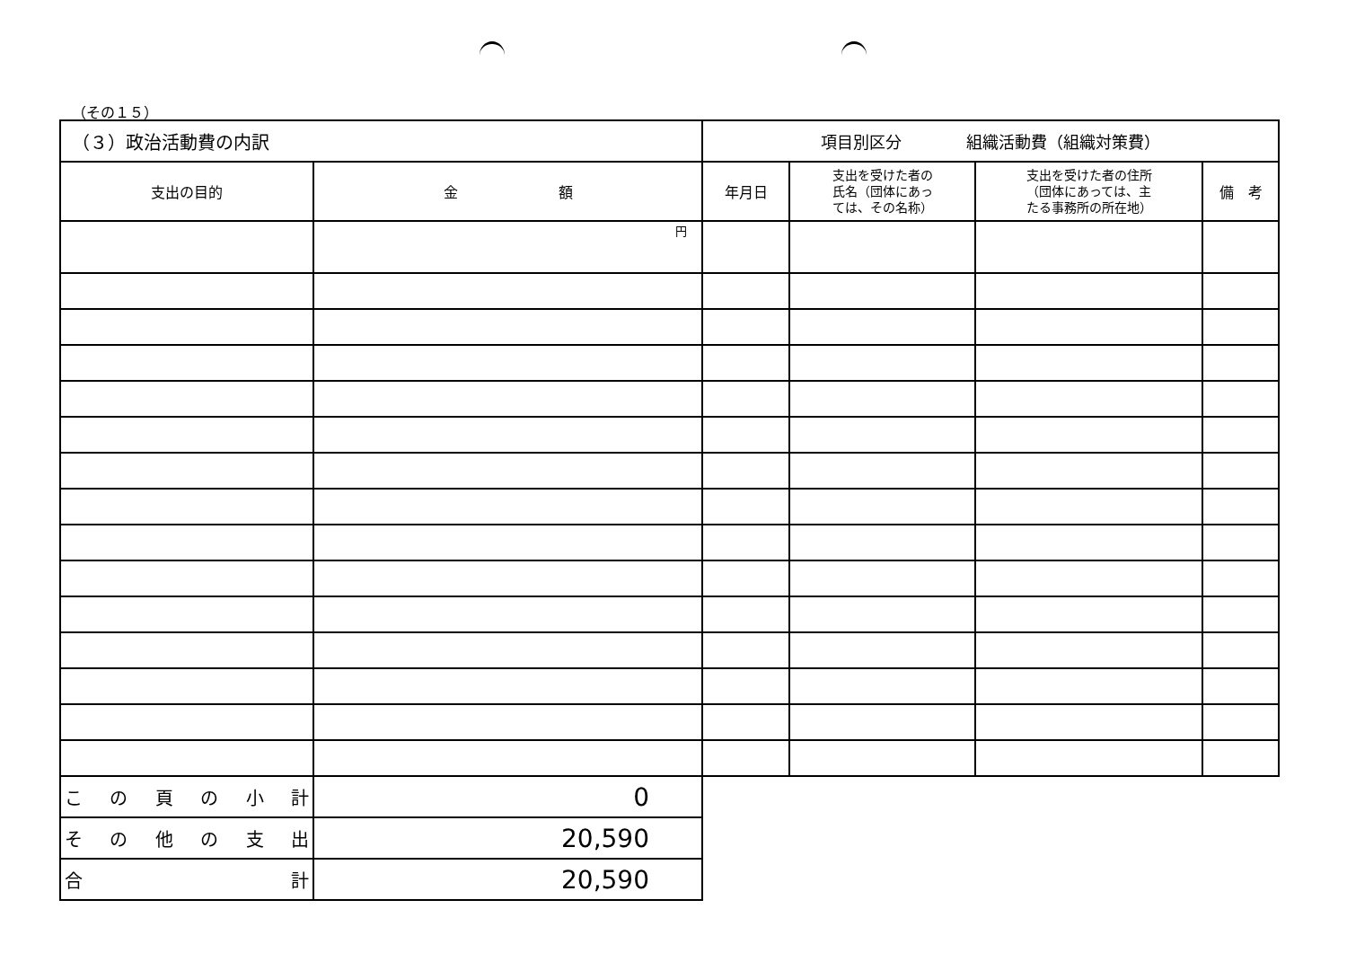（その１５）
| （３）政治活動費の内訳 | | 項目別区分 組織活動費（組織対策費） | | | |
| 支出の目的 | 金 額 | 年月日 | 支出を受けた者の 氏名（団体にあっ ては、その名称） | 支出を受けた者の住所 （団体にあっては、主 たる事務所の所在地） | 備 考 |
| | 円 | | | | |
| この頁の小計 | 0 | | | | |
| その他の支出 | 20,590 | | | | |
| 合 計 | 20,590 | | | | |